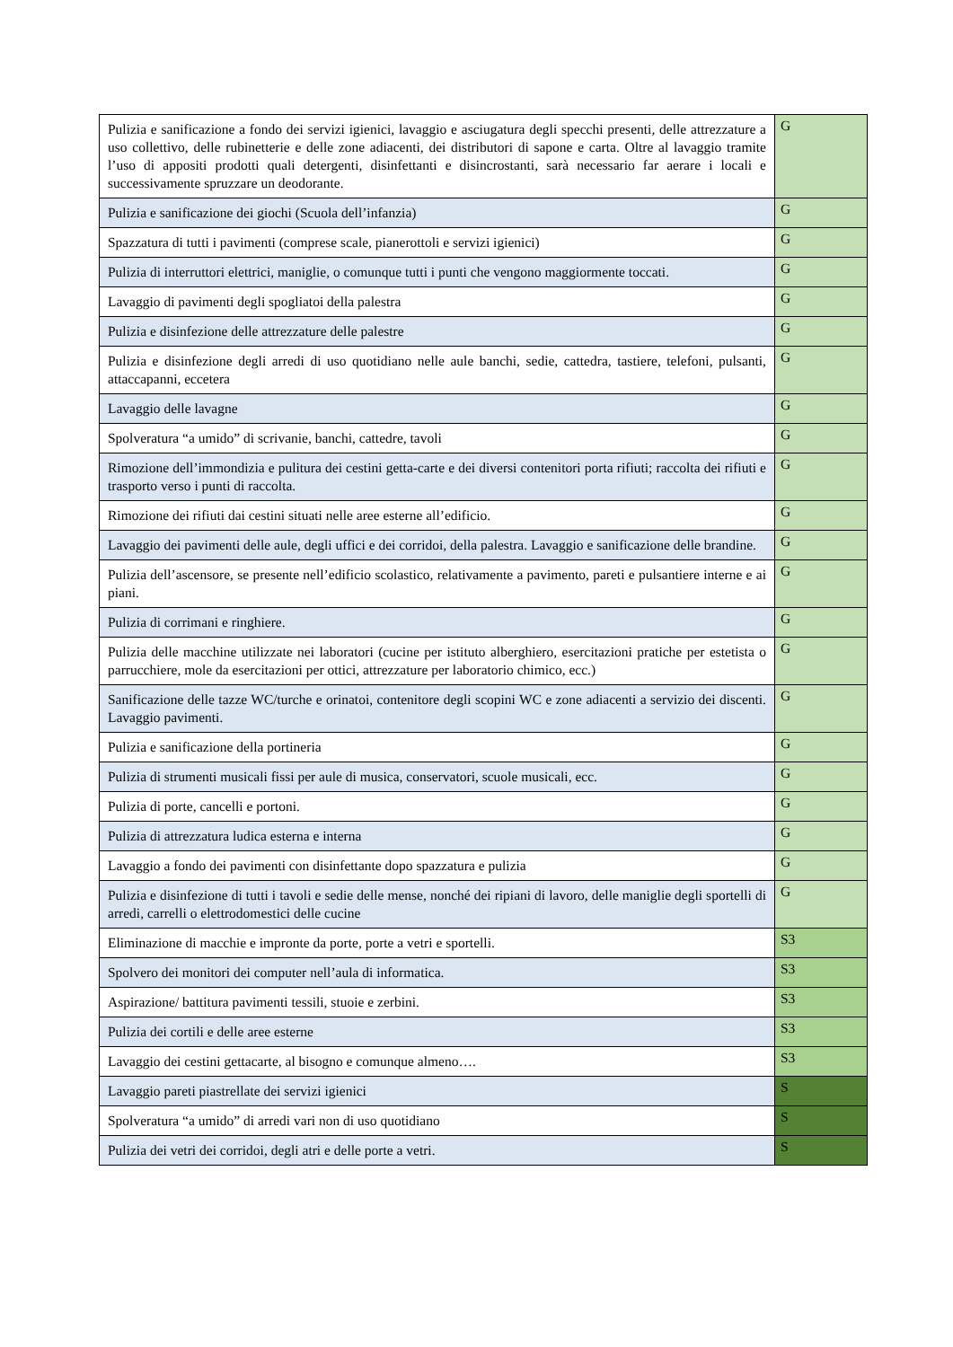| Pulizia e sanificazione a fondo dei servizi igienici, lavaggio e asciugatura degli specchi presenti, delle attrezzature a uso collettivo, delle rubinetterie e delle zone adiacenti, dei distributori di sapone e carta. Oltre al lavaggio tramite l’uso di appositi prodotti quali detergenti, disinfettanti e disincrostanti, sarà necessario far aerare i locali e successivamente spruzzare un deodorante. | G |
| Pulizia e sanificazione dei giochi (Scuola dell’infanzia) | G |
| Spazzatura di tutti i pavimenti (comprese scale, pianerottoli e servizi igienici) | G |
| Pulizia di interruttori elettrici, maniglie, o comunque tutti i punti che vengono maggiormente toccati. | G |
| Lavaggio di pavimenti degli spogliatoi della palestra | G |
| Pulizia e disinfezione delle attrezzature delle palestre | G |
| Pulizia e disinfezione degli arredi di uso quotidiano nelle aule banchi, sedie, cattedra, tastiere, telefoni, pulsanti, attaccapanni, eccetera | G |
| Lavaggio delle lavagne | G |
| Spolveratura “a umido” di scrivanie, banchi, cattedre, tavoli | G |
| Rimozione dell’immondizia e pulitura dei cestini getta-carte e dei diversi contenitori porta rifiuti; raccolta dei rifiuti e trasporto verso i punti di raccolta. | G |
| Rimozione dei rifiuti dai cestini situati nelle aree esterne all’edificio. | G |
| Lavaggio dei pavimenti delle aule, degli uffici e dei corridoi, della palestra. Lavaggio e sanificazione delle brandine. | G |
| Pulizia dell’ascensore, se presente nell’edificio scolastico, relativamente a pavimento, pareti e pulsantiere interne e ai piani. | G |
| Pulizia di corrimani e ringhiere. | G |
| Pulizia delle macchine utilizzate nei laboratori (cucine per istituto alberghiero, esercitazioni pratiche per estetista o parrucchiere, mole da esercitazioni per ottici, attrezzature per laboratorio chimico, ecc.) | G |
| Sanificazione delle tazze WC/turche e orinatoi, contenitore degli scopini WC e zone adiacenti a servizio dei discenti. Lavaggio pavimenti. | G |
| Pulizia e sanificazione della portineria | G |
| Pulizia di strumenti musicali fissi per aule di musica, conservatori, scuole musicali, ecc. | G |
| Pulizia di porte, cancelli e portoni. | G |
| Pulizia di attrezzatura ludica esterna e interna | G |
| Lavaggio a fondo dei pavimenti con disinfettante dopo spazzatura e pulizia | G |
| Pulizia e disinfezione di tutti i tavoli e sedie delle mense, nonché dei ripiani di lavoro, delle maniglie degli sportelli di arredi, carrelli o elettrodomestici delle cucine | G |
| Eliminazione di macchie e impronte da porte, porte a vetri e sportelli. | S3 |
| Spolvero dei monitori dei computer nell’aula di informatica. | S3 |
| Aspirazione/ battitura pavimenti tessili, stuoie e zerbini. | S3 |
| Pulizia dei cortili e delle aree esterne | S3 |
| Lavaggio dei cestini gettacarte, al bisogno e comunque almeno…. | S3 |
| Lavaggio pareti piastrellate dei servizi igienici | S |
| Spolveratura “a umido” di arredi vari non di uso quotidiano | S |
| Pulizia dei vetri dei corridoi, degli atri e delle porte a vetri. | S |